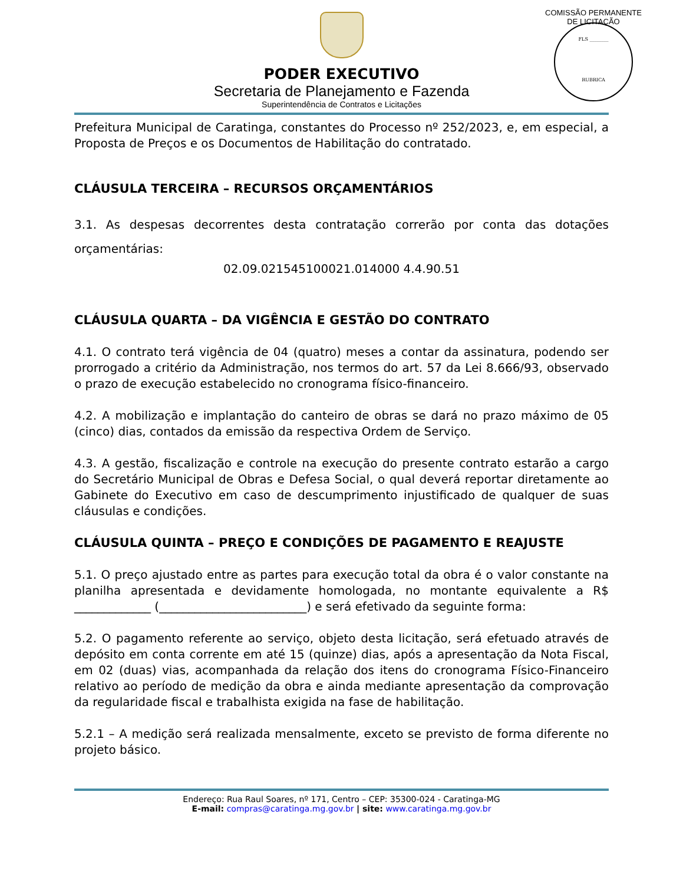PODER EXECUTIVO
Secretaria de Planejamento e Fazenda
Superintendência de Contratos e Licitações
COMISSÃO PERMANENTE DE LICITAÇÃO
FLS ________
RUBRICA
Prefeitura Municipal de Caratinga, constantes do Processo nº 252/2023, e, em especial, a Proposta de Preços e os Documentos de Habilitação do contratado.
CLÁUSULA TERCEIRA – RECURSOS ORÇAMENTÁRIOS
3.1. As despesas decorrentes desta contratação correrão por conta das dotações orçamentárias:
02.09.021545100021.014000 4.4.90.51
CLÁUSULA QUARTA – DA VIGÊNCIA E GESTÃO DO CONTRATO
4.1. O contrato terá vigência de 04 (quatro) meses a contar da assinatura, podendo ser prorrogado a critério da Administração, nos termos do art. 57 da Lei 8.666/93, observado o prazo de execução estabelecido no cronograma físico-financeiro.
4.2. A mobilização e implantação do canteiro de obras se dará no prazo máximo de 05 (cinco) dias, contados da emissão da respectiva Ordem de Serviço.
4.3. A gestão, fiscalização e controle na execução do presente contrato estarão a cargo do Secretário Municipal de Obras e Defesa Social, o qual deverá reportar diretamente ao Gabinete do Executivo em caso de descumprimento injustificado de qualquer de suas cláusulas e condições.
CLÁUSULA QUINTA – PREÇO E CONDIÇÕES DE PAGAMENTO E REAJUSTE
5.1. O preço ajustado entre as partes para execução total da obra é o valor constante na planilha apresentada e devidamente homologada, no montante equivalente a R$ _____________ (_________________________) e será efetivado da seguinte forma:
5.2. O pagamento referente ao serviço, objeto desta licitação, será efetuado através de depósito em conta corrente em até 15 (quinze) dias, após a apresentação da Nota Fiscal, em 02 (duas) vias, acompanhada da relação dos itens do cronograma Físico-Financeiro relativo ao período de medição da obra e ainda mediante apresentação da comprovação da regularidade fiscal e trabalhista exigida na fase de habilitação.
5.2.1 – A medição será realizada mensalmente, exceto se previsto de forma diferente no projeto básico.
Endereço: Rua Raul Soares, nº 171, Centro – CEP: 35300-024 - Caratinga-MG
E-mail: compras@caratinga.mg.gov.br | site: www.caratinga.mg.gov.br